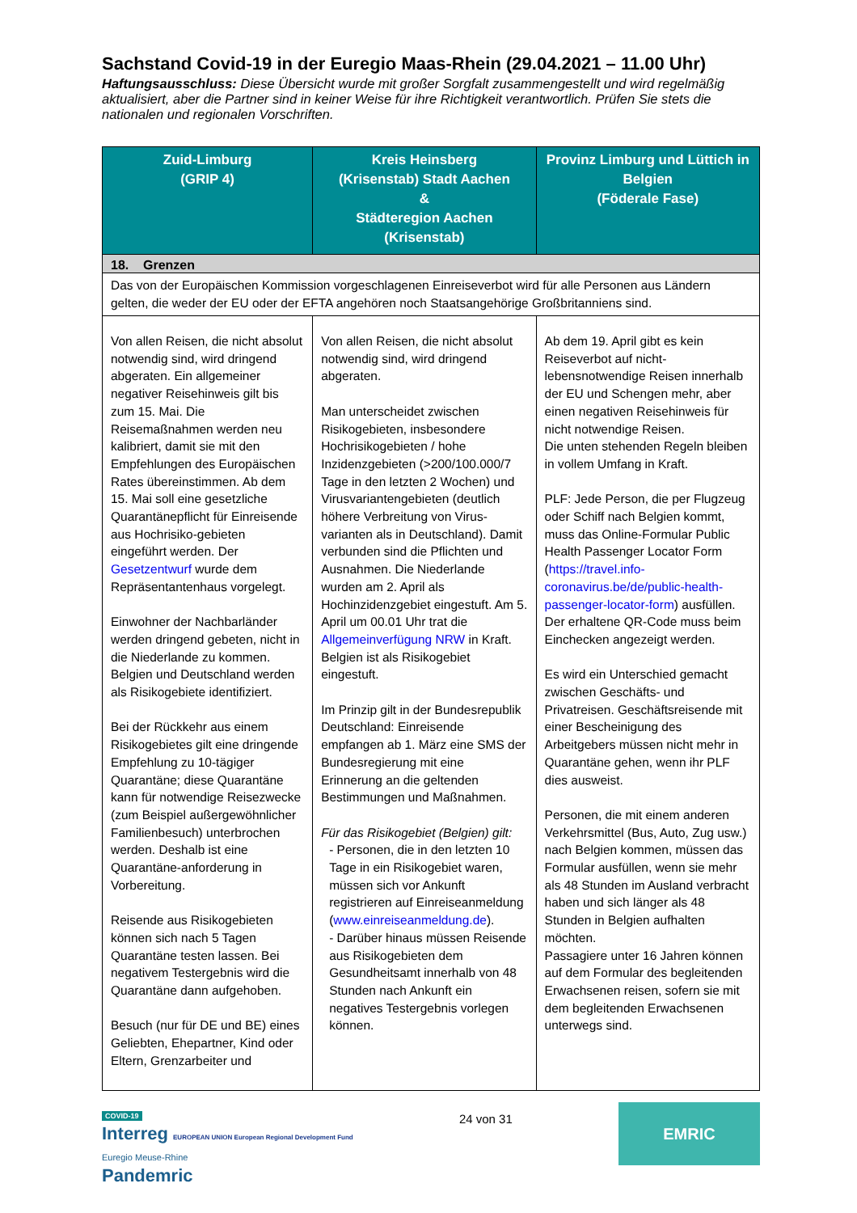Sachstand Covid-19 in der Euregio Maas-Rhein (29.04.2021 – 11.00 Uhr)
Haftungsausschluss: Diese Übersicht wurde mit großer Sorgfalt zusammengestellt und wird regelmäßig aktualisiert, aber die Partner sind in keiner Weise für ihre Richtigkeit verantwortlich. Prüfen Sie stets die nationalen und regionalen Vorschriften.
| Zuid-Limburg (GRIP 4) | Kreis Heinsberg (Krisenstab) Stadt Aachen & Städteregion Aachen (Krisenstab) | Provinz Limburg und Lüttich in Belgien (Föderale Fase) |
| --- | --- | --- |
| 18. Grenzen | | |
| Das von der Europäischen Kommission vorgeschlagenen Einreiseverbot wird für alle Personen aus Ländern gelten, die weder der EU oder der EFTA angehören noch Staatsangehörige Großbritanniens sind. | | |
| Von allen Reisen, die nicht absolut notwendig sind, wird dringend abgeraten. Ein allgemeiner negativer Reisehinweis gilt bis zum 15. Mai. Die Reisemaßnahmen werden neu kalibriert, damit sie mit den Empfehlungen des Europäischen Rates übereinstimmen. Ab dem 15. Mai soll eine gesetzliche Quarantänepflicht für Einreisende aus Hochrisiko-gebieten eingeführt werden. Der Gesetzentwurf wurde dem Repräsentantenhaus vorgelegt. Einwohner der Nachbarländer werden dringend gebeten, nicht in die Niederlande zu kommen. Belgien und Deutschland werden als Risikogebiete identifiziert. Bei der Rückkehr aus einem Risikogebietes gilt eine dringende Empfehlung zu 10-tägiger Quarantäne; diese Quarantäne kann für notwendige Reisezwecke (zum Beispiel außergewöhnlicher Familienbesuch) unterbrochen werden. Deshalb ist eine Quarantäne-anforderung in Vorbereitung. Reisende aus Risikogebieten können sich nach 5 Tagen Quarantäne testen lassen. Bei negativem Testergebnis wird die Quarantäne dann aufgehoben. Besuch (nur für DE und BE) eines Geliebten, Ehepartner, Kind oder Eltern, Grenzarbeiter und | Von allen Reisen, die nicht absolut notwendig sind, wird dringend abgeraten. Man unterscheidet zwischen Risikogebieten, insbesondere Hochrisikogebieten / hohe Inzidenzgebieten (>200/100.000/7 Tage in den letzten 2 Wochen) und Virusvariantengebieten (deutlich höhere Verbreitung von Virus-varianten als in Deutschland). Damit verbunden sind die Pflichten und Ausnahmen. Die Niederlande wurden am 2. April als Hochinzidenzgebiet eingestuft. Am 5. April um 00.01 Uhr trat die Allgemeinverfügung NRW in Kraft. Belgien ist als Risikogebiet eingestuft. Im Prinzip gilt in der Bundesrepublik Deutschland: Einreisende empfangen ab 1. März eine SMS der Bundesregierung mit eine Erinnerung an die geltenden Bestimmungen und Maßnahmen. Für das Risikogebiet (Belgien) gilt: - Personen, die in den letzten 10 Tage in ein Risikogebiet waren, müssen sich vor Ankunft registrieren auf Einreiseanmeldung ( www.einreiseanmeldung.de ). - Darüber hinaus müssen Reisende aus Risikogebieten dem Gesundheitsamt innerhalb von 48 Stunden nach Ankunft ein negatives Testergebnis vorlegen können. | Ab dem 19. April gibt es kein Reiseverbot auf nicht-lebensnotwendige Reisen innerhalb der EU und Schengen mehr, aber einen negativen Reisehinweis für nicht notwendige Reisen. Die unten stehenden Regeln bleiben in vollem Umfang in Kraft. PLF: Jede Person, die per Flugzeug oder Schiff nach Belgien kommt, muss das Online-Formular Public Health Passenger Locator Form ( https://travel.info-coronavirus.be/de/public-health-passenger-locator-form ) ausfüllen. Der erhaltene QR-Code muss beim Einchecken angezeigt werden. Es wird ein Unterschied gemacht zwischen Geschäfts- und Privatreisen. Geschäftsreisende mit einer Bescheinigung des Arbeitgebers müssen nicht mehr in Quarantäne gehen, wenn ihr PLF dies ausweist. Personen, die mit einem anderen Verkehrsmittel (Bus, Auto, Zug usw.) nach Belgien kommen, müssen das Formular ausfüllen, wenn sie mehr als 48 Stunden im Ausland verbracht haben und sich länger als 48 Stunden in Belgien aufhalten möchten. Passagiere unter 16 Jahren können auf dem Formular des begleitenden Erwachsenen reisen, sofern sie mit dem begleitenden Erwachsenen unterwegs sind. |
COVID-19
Interreg EUROPEAN UNION European Regional Development Fund
Euregio Meuse-Rhine
Pandemric
24 von 31
EMRIC